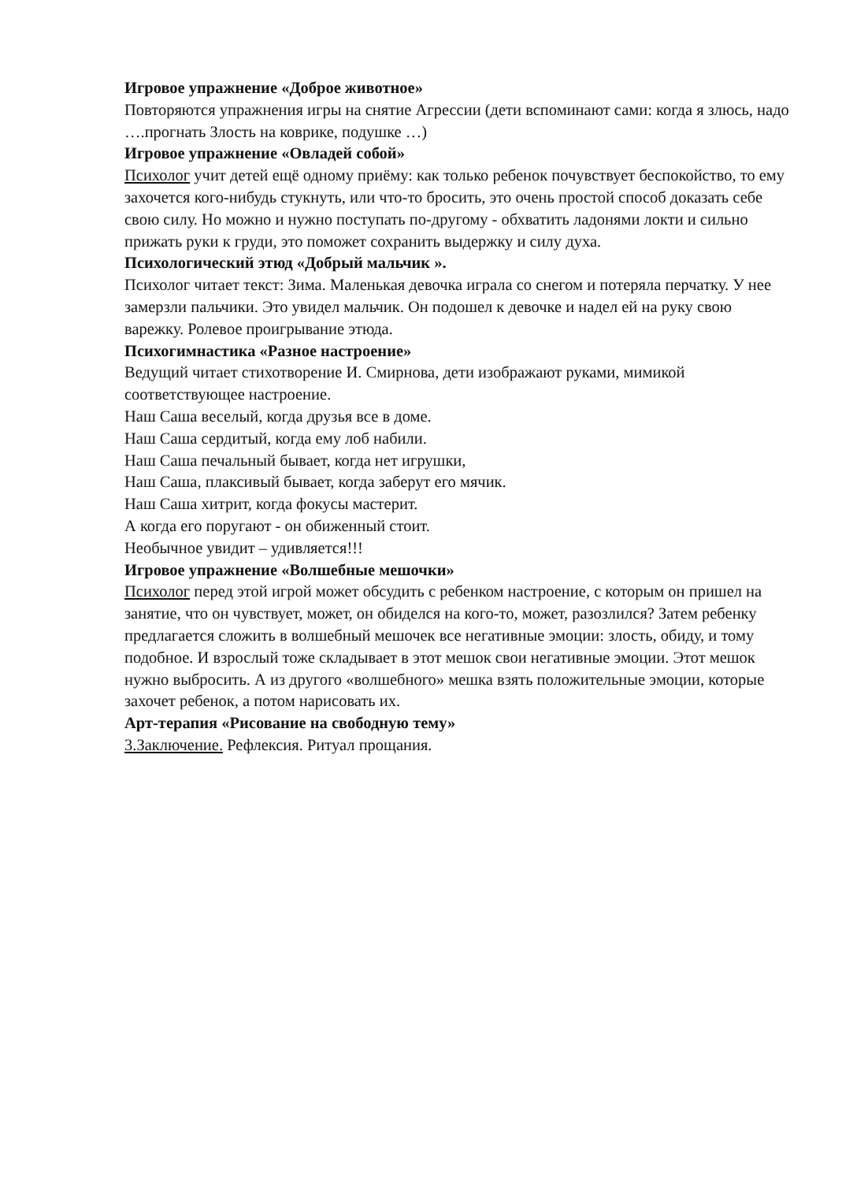Игровое упражнение «Доброе животное»
Повторяются упражнения игры на снятие Агрессии (дети вспоминают сами: когда я злюсь, надо ….прогнать Злость на коврике, подушке …)
Игровое упражнение «Овладей собой»
Психолог учит детей ещё одному приёму: как только ребенок почувствует беспокойство, то ему захочется кого-нибудь стукнуть, или что-то бросить, это очень простой способ доказать себе свою силу. Но можно и нужно поступать по-другому - обхватить ладонями локти и сильно прижать руки к груди, это поможет сохранить выдержку и силу духа.
Психологический этюд «Добрый мальчик ».
Психолог читает текст: Зима. Маленькая девочка играла со снегом и потеряла перчатку. У нее замерзли пальчики. Это увидел мальчик. Он подошел к девочке и надел ей на руку свою варежку. Ролевое проигрывание этюда.
Психогимнастика «Разное настроение»
Ведущий читает стихотворение И. Смирнова, дети изображают руками, мимикой соответствующее настроение.
Наш Саша веселый, когда друзья все в доме.
Наш Саша сердитый, когда ему лоб набили.
Наш Саша печальный бывает, когда нет игрушки,
Наш Саша, плаксивый бывает, когда заберут его мячик.
Наш Саша хитрит, когда фокусы мастерит.
А когда его поругают - он обиженный стоит.
Необычное увидит – удивляется!!!
Игровое упражнение «Волшебные мешочки»
Психолог перед этой игрой может обсудить с ребенком настроение, с которым он пришел на занятие, что он чувствует, может, он обиделся на кого-то, может, разозлился? Затем ребенку предлагается сложить в волшебный мешочек все негативные эмоции: злость, обиду, и тому подобное. И взрослый тоже складывает в этот мешок свои негативные эмоции. Этот мешок нужно выбросить. А из другого «волшебного» мешка взять положительные эмоции, которые захочет ребенок, а потом нарисовать их.
Арт-терапия «Рисование на свободную тему»
3.Заключение. Рефлексия. Ритуал прощания.